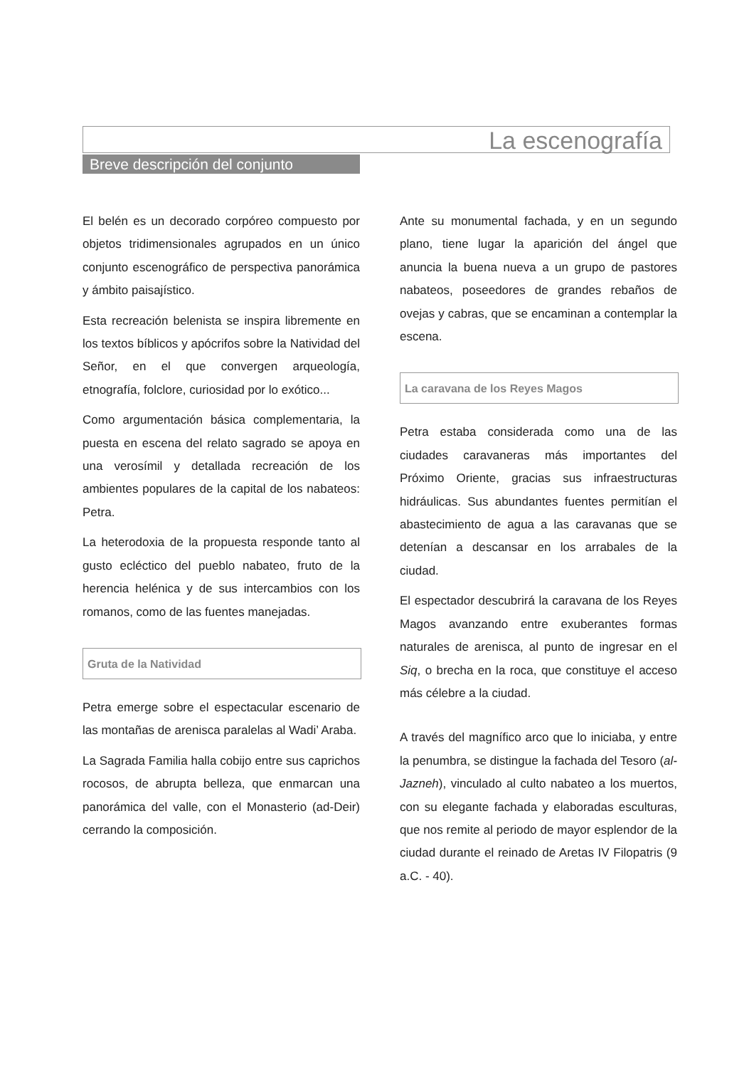La escenografía
Breve descripción del conjunto
El belén es un decorado corpóreo compuesto por objetos tridimensionales agrupados en un único conjunto escenográfico de perspectiva panorámica y ámbito paisajístico.
Esta recreación belenista se inspira libremente en los textos bíblicos y apócrifos sobre la Natividad del Señor, en el que convergen arqueología, etnografía, folclore, curiosidad por lo exótico...
Como argumentación básica complementaria, la puesta en escena del relato sagrado se apoya en una verosímil y detallada recreación de los ambientes populares de la capital de los nabateos: Petra.
La heterodoxia de la propuesta responde tanto al gusto ecléctico del pueblo nabateo, fruto de la herencia helénica y de sus intercambios con los romanos, como de las fuentes manejadas.
Gruta de la Natividad
Petra emerge sobre el espectacular escenario de las montañas de arenisca paralelas al Wadi’ Araba.
La Sagrada Familia halla cobijo entre sus caprichos rocosos, de abrupta belleza, que enmarcan una panorámica del valle, con el Monasterio (ad-Deir) cerrando la composición.
Ante su monumental fachada, y en un segundo plano, tiene lugar la aparición del ángel que anuncia la buena nueva a un grupo de pastores nabateos, poseedores de grandes rebaños de ovejas y cabras, que se encaminan a contemplar la escena.
La caravana de los Reyes Magos
Petra estaba considerada como una de las ciudades caravaneras más importantes del Próximo Oriente, gracias sus infraestructuras hidráulicas. Sus abundantes fuentes permitían el abastecimiento de agua a las caravanas que se detenían a descansar en los arrabales de la ciudad.
El espectador descubrirá la caravana de los Reyes Magos avanzando entre exuberantes formas naturales de arenisca, al punto de ingresar en el Siq, o brecha en la roca, que constituye el acceso más célebre a la ciudad.
A través del magnífico arco que lo iniciaba, y entre la penumbra, se distingue la fachada del Tesoro (al-Jazneh), vinculado al culto nabateo a los muertos, con su elegante fachada y elaboradas esculturas, que nos remite al periodo de mayor esplendor de la ciudad durante el reinado de Aretas IV Filopatris (9 a.C. - 40).